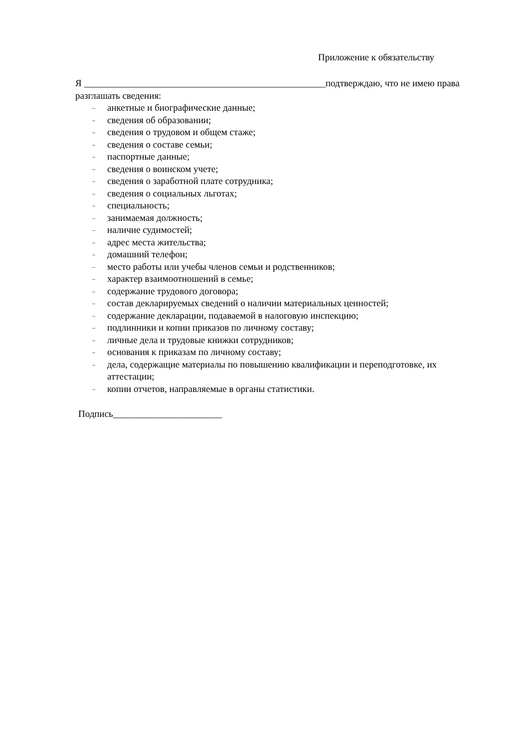Приложение к обязательству
Я ___________________________________________________подтверждаю, что не имею права разглашать сведения:
– анкетные и биографические данные;
– сведения об образовании;
– сведения о трудовом и общем стаже;
– сведения о составе семьи;
– паспортные данные;
– сведения о воинском учете;
– сведения о заработной плате сотрудника;
– сведения о социальных льготах;
– специальность;
– занимаемая должность;
– наличие судимостей;
– адрес места жительства;
– домашний телефон;
– место работы или учебы членов семьи и родственников;
– характер взаимоотношений в семье;
– содержание трудового договора;
– состав декларируемых сведений о наличии материальных ценностей;
– содержание декларации, подаваемой в налоговую инспекцию;
– подлинники и копии приказов по личному составу;
– личные дела и трудовые книжки сотрудников;
– основания к приказам по личному составу;
– дела, содержащие материалы по повышению квалификации и переподготовке, их аттестации;
– копии отчетов, направляемые в органы статистики.
Подпись_______________________